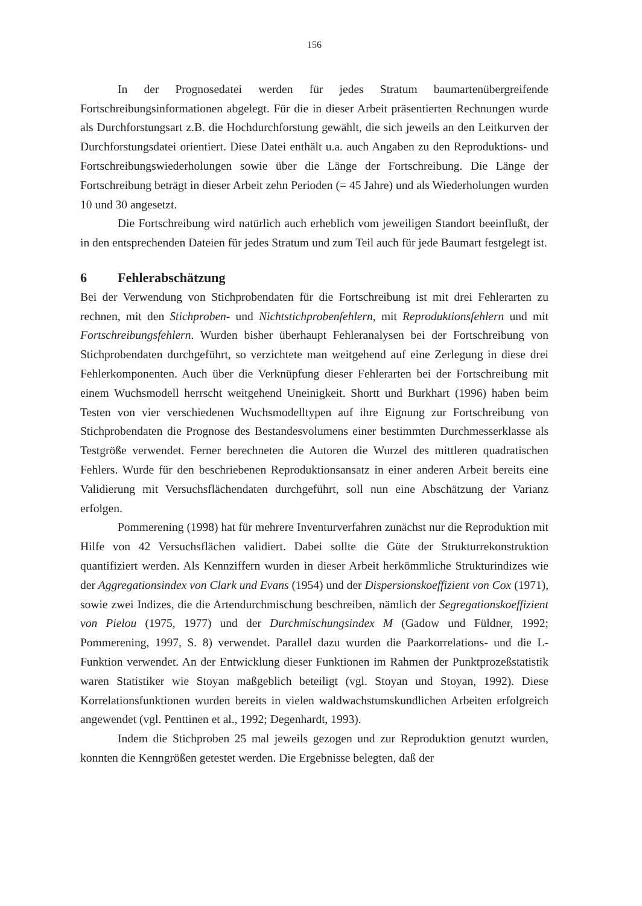156
In der Prognosedatei werden für jedes Stratum baumartenübergreifende Fortschreibungsinformationen abgelegt. Für die in dieser Arbeit präsentierten Rechnungen wurde als Durchforstungsart z.B. die Hochdurchforstung gewählt, die sich jeweils an den Leitkurven der Durchforstungsdatei orientiert. Diese Datei enthält u.a. auch Angaben zu den Reproduktions- und Fortschreibungswiederholungen sowie über die Länge der Fortschreibung. Die Länge der Fortschreibung beträgt in dieser Arbeit zehn Perioden (= 45 Jahre) und als Wiederholungen wurden 10 und 30 angesetzt.
Die Fortschreibung wird natürlich auch erheblich vom jeweiligen Standort beeinflußt, der in den entsprechenden Dateien für jedes Stratum und zum Teil auch für jede Baumart festgelegt ist.
6 Fehlerabschätzung
Bei der Verwendung von Stichprobendaten für die Fortschreibung ist mit drei Fehlerarten zu rechnen, mit den Stichproben- und Nichtstichprobenfehlern, mit Reproduktionsfehlern und mit Fortschreibungsfehlern. Wurden bisher überhaupt Fehleranalysen bei der Fortschreibung von Stichprobendaten durchgeführt, so verzichtete man weitgehend auf eine Zerlegung in diese drei Fehlerkomponenten. Auch über die Verknüpfung dieser Fehlerarten bei der Fortschreibung mit einem Wuchsmodell herrscht weitgehend Uneinigkeit. Shortt und Burkhart (1996) haben beim Testen von vier verschiedenen Wuchsmodelltypen auf ihre Eignung zur Fortschreibung von Stichprobendaten die Prognose des Bestandesvolumens einer bestimmten Durchmesserklasse als Testgröße verwendet. Ferner berechneten die Autoren die Wurzel des mittleren quadratischen Fehlers. Wurde für den beschriebenen Reproduktionsansatz in einer anderen Arbeit bereits eine Validierung mit Versuchsflächendaten durchgeführt, soll nun eine Abschätzung der Varianz erfolgen.
Pommerening (1998) hat für mehrere Inventurverfahren zunächst nur die Reproduktion mit Hilfe von 42 Versuchsflächen validiert. Dabei sollte die Güte der Strukturrekonstruktion quantifiziert werden. Als Kennziffern wurden in dieser Arbeit herkömmliche Strukturindizes wie der Aggregationsindex von Clark und Evans (1954) und der Dispersionskoeffizient von Cox (1971), sowie zwei Indizes, die die Artendurchmischung beschreiben, nämlich der Segregationskoeffizient von Pielou (1975, 1977) und der Durchmischungsindex M (Gadow und Füldner, 1992; Pommerening, 1997, S. 8) verwendet. Parallel dazu wurden die Paarkorrelations- und die L-Funktion verwendet. An der Entwicklung dieser Funktionen im Rahmen der Punktprozeßstatistik waren Statistiker wie Stoyan maßgeblich beteiligt (vgl. Stoyan und Stoyan, 1992). Diese Korrelationsfunktionen wurden bereits in vielen waldwachstumskundlichen Arbeiten erfolgreich angewendet (vgl. Penttinen et al., 1992; Degenhardt, 1993).
Indem die Stichproben 25 mal jeweils gezogen und zur Reproduktion genutzt wurden, konnten die Kenngrößen getestet werden. Die Ergebnisse belegten, daß der